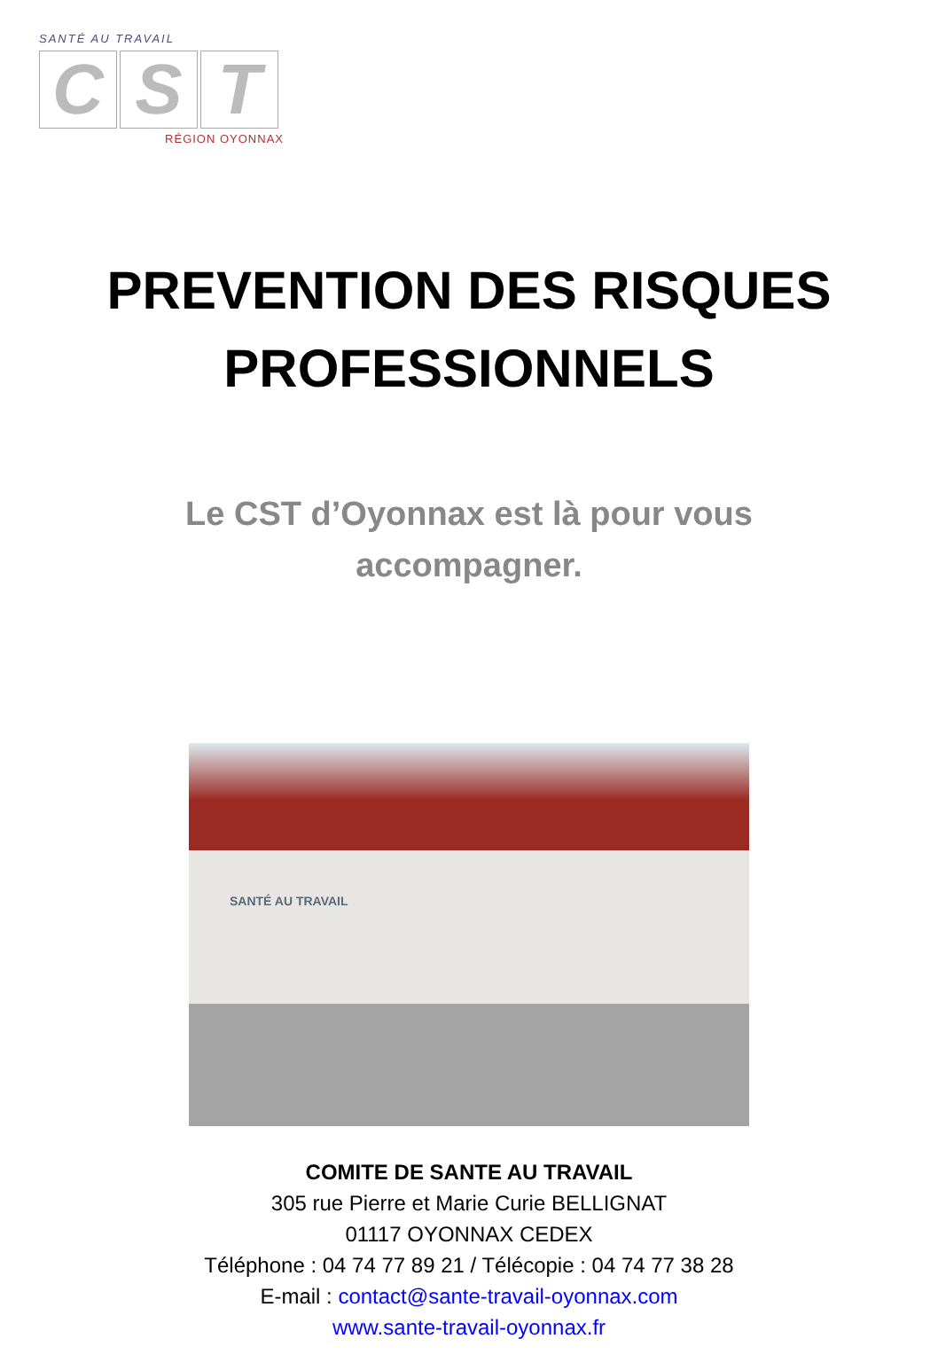SANTÉ AU TRAVAIL
C S T
RÉGION OYONNAX
PREVENTION DES RISQUES
PROFESSIONNELS
Le CST d’Oyonnax est là pour vous
accompagner.
SANTÉ AU TRAVAIL
COMITE DE SANTE AU TRAVAIL
305 rue Pierre et Marie Curie BELLIGNAT
01117 OYONNAX CEDEX
Téléphone : 04 74 77 89 21 / Télécopie : 04 74 77 38 28
E-mail : contact@sante-travail-oyonnax.com
www.sante-travail-oyonnax.fr